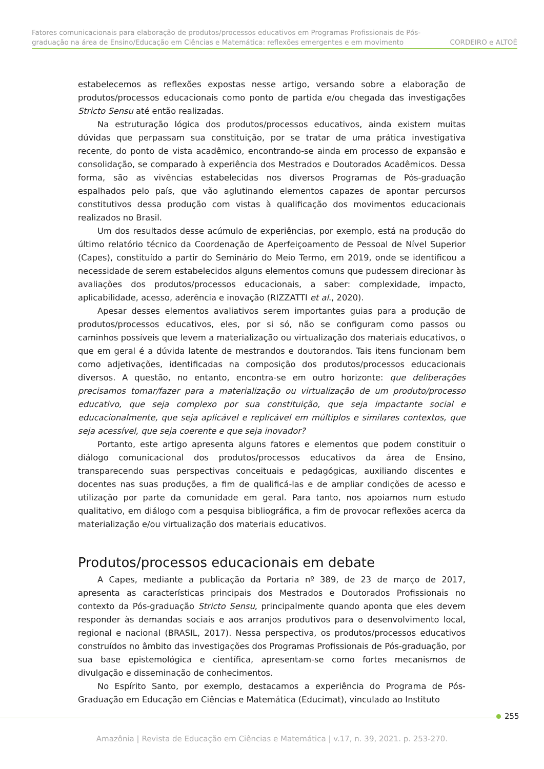Fatores comunicacionais para elaboração de produtos/processos educativos em Programas Profissionais de Pós-
graduação na área de Ensino/Educação em Ciências e Matemática: reflexões emergentes e em movimento CORDEIRO e ALTOÈ
estabelecemos as reflexões expostas nesse artigo, versando sobre a elaboração de produtos/processos educacionais como ponto de partida e/ou chegada das investigações Stricto Sensu até então realizadas.
Na estruturação lógica dos produtos/processos educativos, ainda existem muitas dúvidas que perpassam sua constituição, por se tratar de uma prática investigativa recente, do ponto de vista acadêmico, encontrando-se ainda em processo de expansão e consolidação, se comparado à experiência dos Mestrados e Doutorados Acadêmicos. Dessa forma, são as vivências estabelecidas nos diversos Programas de Pós-graduação espalhados pelo país, que vão aglutinando elementos capazes de apontar percursos constitutivos dessa produção com vistas à qualificação dos movimentos educacionais realizados no Brasil.
Um dos resultados desse acúmulo de experiências, por exemplo, está na produção do último relatório técnico da Coordenação de Aperfeiçoamento de Pessoal de Nível Superior (Capes), constituído a partir do Seminário do Meio Termo, em 2019, onde se identificou a necessidade de serem estabelecidos alguns elementos comuns que pudessem direcionar às avaliações dos produtos/processos educacionais, a saber: complexidade, impacto, aplicabilidade, acesso, aderência e inovação (RIZZATTI et al., 2020).
Apesar desses elementos avaliativos serem importantes guias para a produção de produtos/processos educativos, eles, por si só, não se configuram como passos ou caminhos possíveis que levem a materialização ou virtualização dos materiais educativos, o que em geral é a dúvida latente de mestrandos e doutorandos. Tais itens funcionam bem como adjetivações, identificadas na composição dos produtos/processos educacionais diversos. A questão, no entanto, encontra-se em outro horizonte: que deliberações precisamos tomar/fazer para a materialização ou virtualização de um produto/processo educativo, que seja complexo por sua constituição, que seja impactante social e educacionalmente, que seja aplicável e replicável em múltiplos e similares contextos, que seja acessível, que seja coerente e que seja inovador?
Portanto, este artigo apresenta alguns fatores e elementos que podem constituir o diálogo comunicacional dos produtos/processos educativos da área de Ensino, transparecendo suas perspectivas conceituais e pedagógicas, auxiliando discentes e docentes nas suas produções, a fim de qualificá-las e de ampliar condições de acesso e utilização por parte da comunidade em geral. Para tanto, nos apoiamos num estudo qualitativo, em diálogo com a pesquisa bibliográfica, a fim de provocar reflexões acerca da materialização e/ou virtualização dos materiais educativos.
Produtos/processos educacionais em debate
A Capes, mediante a publicação da Portaria nº 389, de 23 de março de 2017, apresenta as características principais dos Mestrados e Doutorados Profissionais no contexto da Pós-graduação Stricto Sensu, principalmente quando aponta que eles devem responder às demandas sociais e aos arranjos produtivos para o desenvolvimento local, regional e nacional (BRASIL, 2017). Nessa perspectiva, os produtos/processos educativos construídos no âmbito das investigações dos Programas Profissionais de Pós-graduação, por sua base epistemológica e científica, apresentam-se como fortes mecanismos de divulgação e disseminação de conhecimentos.
No Espírito Santo, por exemplo, destacamos a experiência do Programa de Pós-Graduação em Educação em Ciências e Matemática (Educimat), vinculado ao Instituto
255
Amazônia | Revista de Educação em Ciências e Matemática | v.17, n. 39, 2021. p. 253-270.